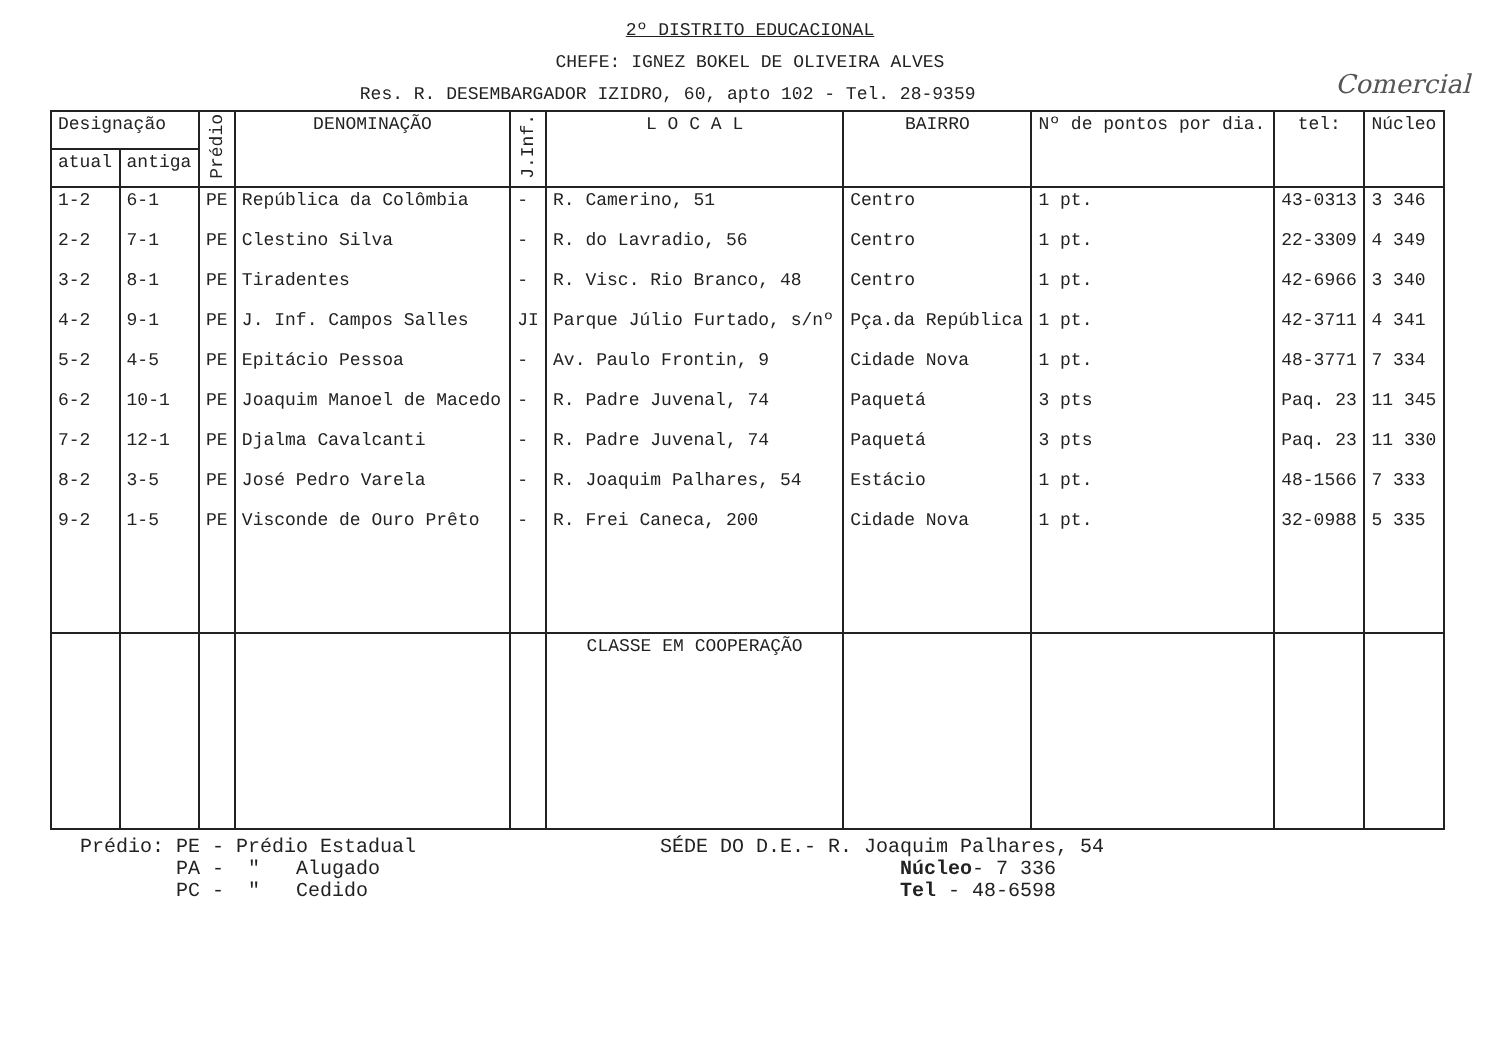2º DISTRITO EDUCACIONAL
CHEFE: IGNEZ BOKEL DE OLIVEIRA ALVES
Res. R. DESEMBARGADOR IZIDRO, 60, apto 102 - Tel. 28-9359 Comercial
| Designação | | Prédio | DENOMINAÇÃO | J.Inf. | L O C A L | BAIRRO | Nº de pontos por dia. | tel: | Núcleo |
| --- | --- | --- | --- | --- | --- | --- | --- | --- | --- |
| atual | antiga | | | | | | | | |
| 1-2 | 6-1 | PE | República da Colômbia | - | R. Camerino, 51 | Centro | 1 pt. | 43-0313 | 3 346 |
| 2-2 | 7-1 | PE | Clestino Silva | - | R. do Lavradio, 56 | Centro | 1 pt. | 22-3309 | 4 349 |
| 3-2 | 8-1 | PE | Tiradentes | - | R. Visc. Rio Branco, 48 | Centro | 1 pt. | 42-6966 | 3 340 |
| 4-2 | 9-1 | PE | J. Inf. Campos Salles | JI | Parque Júlio Furtado, s/nº | Pça.da República | 1 pt. | 42-3711 | 4 341 |
| 5-2 | 4-5 | PE | Epitácio Pessoa | - | Av. Paulo Frontin, 9 | Cidade Nova | 1 pt. | 48-3771 | 7 334 |
| 6-2 | 10-1 | PE | Joaquim Manoel de Macedo | - | R. Padre Juvenal, 74 | Paquetá | 3 pts | Paq. 23 | 11 345 |
| 7-2 | 12-1 | PE | Djalma Cavalcanti | - | R. Padre Juvenal, 74 | Paquetá | 3 pts | Paq. 23 | 11 330 |
| 8-2 | 3-5 | PE | José Pedro Varela | - | R. Joaquim Palhares, 54 | Estácio | 1 pt. | 48-1566 | 7 333 |
| 9-2 | 1-5 | PE | Visconde de Ouro Prêto | - | R. Frei Caneca, 200 | Cidade Nova | 1 pt. | 32-0988 | 5 335 |
| | | | | | CLASSE EM COOPERAÇÃO | | | | |
Prédio: PE - Prédio Estadual
PA - " Alugado
PC - " Cedido
SÉDE DO D.E.- R. Joaquim Palhares, 54
Núcleo- 7 336
Tel - 48-6598